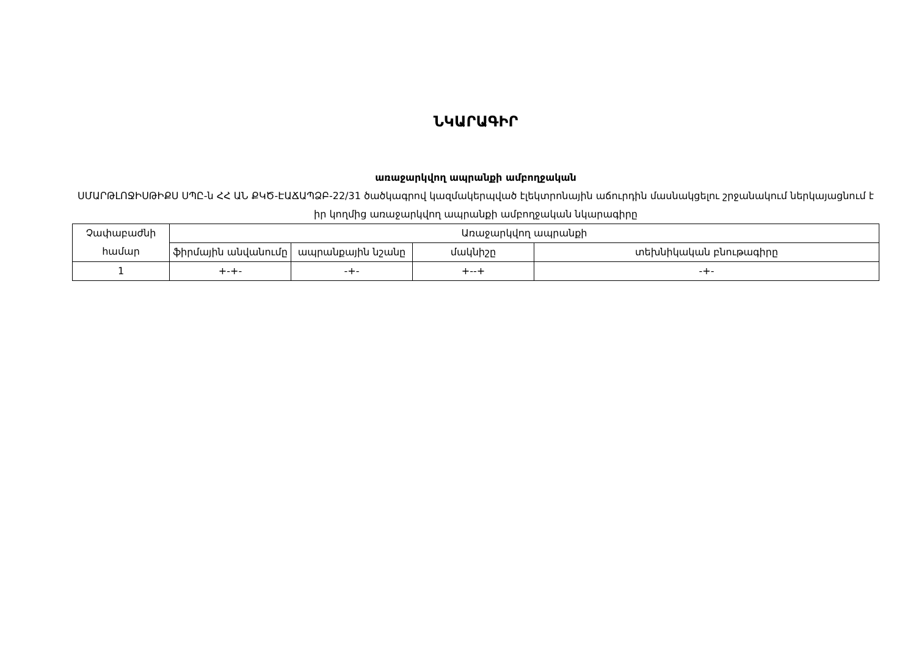ՆԿԱՐԱԳԻՐ
առաջարկվող ապրանքի ամբողջական
ՍՄԱՐԹԼՈՋԻՍԹԻՔՍ ՍՊԸ-ն ՀՀ ԱՆ ՔԿԾ-ԷԱՃԱՊՁԲ-22/31 ծածկագրով կազմակերպված էլեկտրոնային աճուրդին մասնակցելու շրջանակում ներկայացնում է իր կողմից առաջարկվող ապրանքի ամբողջական նկարագիրը
| Չափաբաժնի համար | Առաջարկվող ապրանքի | | | |
| --- | --- | --- | --- | --- |
| | ֆիրմային անվանումը | ապրանքային նշանը | մակնիշը | տեխնիկական բնութագիրը |
| 1 | +-+- | -+- | +--+ | -+- |